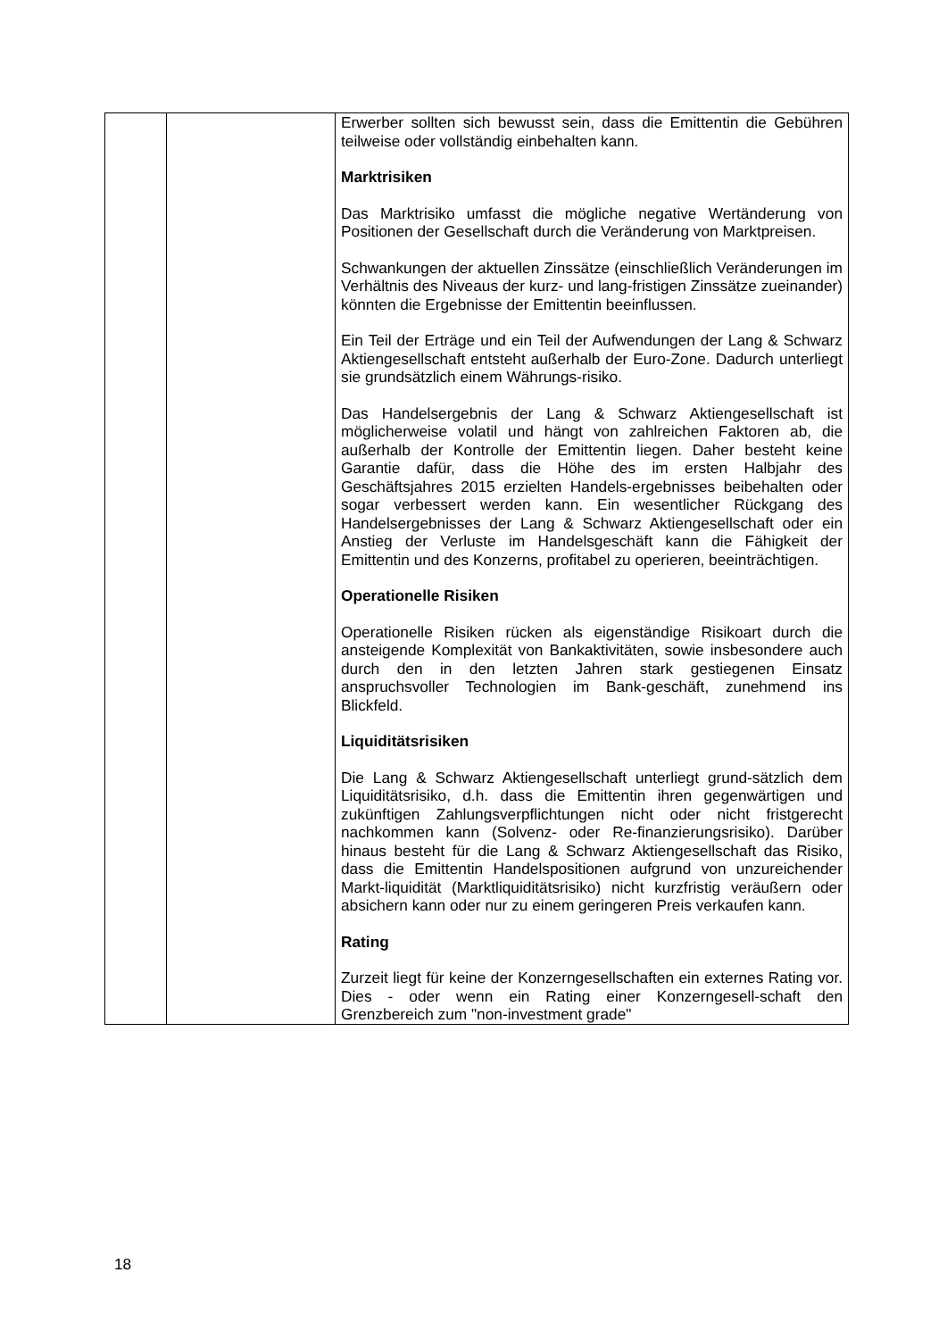| | | Erwerber sollten sich bewusst sein, dass die Emittentin die Gebühren teilweise oder vollständig einbehalten kann. Marktrisiken Das Marktrisiko umfasst die mögliche negative Wertänderung von Positionen der Gesellschaft durch die Veränderung von Marktpreisen. Schwankungen der aktuellen Zinssätze (einschließlich Veränderungen im Verhältnis des Niveaus der kurz- und lang-fristigen Zinssätze zueinander) könnten die Ergebnisse der Emittentin beeinflussen. Ein Teil der Erträge und ein Teil der Aufwendungen der Lang & Schwarz Aktiengesellschaft entsteht außerhalb der Euro-Zone. Dadurch unterliegt sie grundsätzlich einem Währungs-risiko. Das Handelsergebnis der Lang & Schwarz Aktiengesellschaft ist möglicherweise volatil und hängt von zahlreichen Faktoren ab, die außerhalb der Kontrolle der Emittentin liegen. Daher besteht keine Garantie dafür, dass die Höhe des im ersten Halbjahr des Geschäftsjahres 2015 erzielten Handels-ergebnisses beibehalten oder sogar verbessert werden kann. Ein wesentlicher Rückgang des Handelsergebnisses der Lang & Schwarz Aktiengesellschaft oder ein Anstieg der Verluste im Handelsgeschäft kann die Fähigkeit der Emittentin und des Konzerns, profitabel zu operieren, beeinträchtigen. Operationelle Risiken Operationelle Risiken rücken als eigenständige Risikoart durch die ansteigende Komplexität von Bankaktivitäten, sowie insbesondere auch durch den in den letzten Jahren stark gestiegenen Einsatz anspruchsvoller Technologien im Bank-geschäft, zunehmend ins Blickfeld. Liquiditätsrisiken Die Lang & Schwarz Aktiengesellschaft unterliegt grund-sätzlich dem Liquiditätsrisiko, d.h. dass die Emittentin ihren gegenwärtigen und zukünftigen Zahlungsverpflichtungen nicht oder nicht fristgerecht nachkommen kann (Solvenz- oder Re-finanzierungsrisiko). Darüber hinaus besteht für die Lang & Schwarz Aktiengesellschaft das Risiko, dass die Emittentin Handelspositionen aufgrund von unzureichender Markt-liquidität (Marktliquiditätsrisiko) nicht kurzfristig veräußern oder absichern kann oder nur zu einem geringeren Preis verkaufen kann. Rating Zurzeit liegt für keine der Konzerngesellschaften ein externes Rating vor. Dies - oder wenn ein Rating einer Konzerngesell-schaft den Grenzbereich zum "non-investment grade" |
18